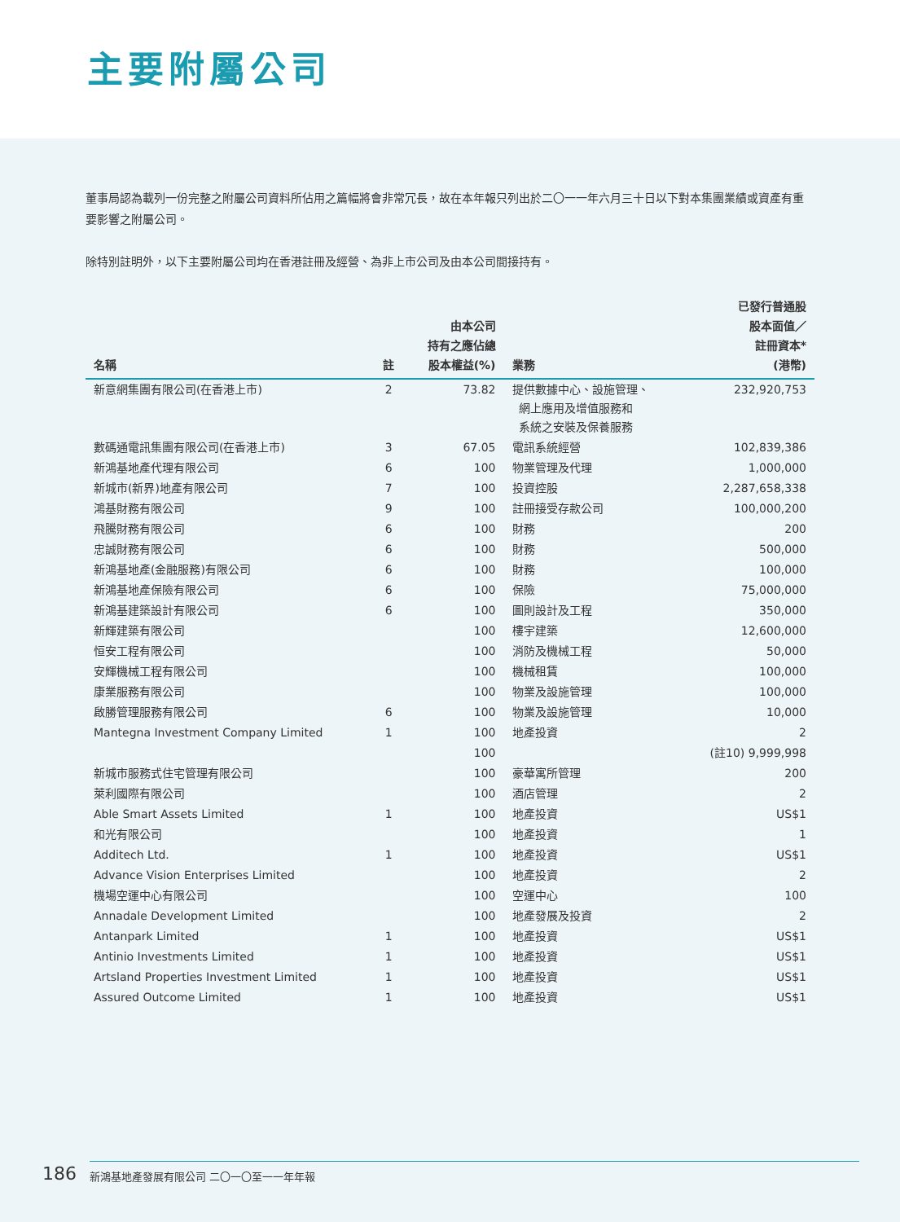主要附屬公司
董事局認為載列一份完整之附屬公司資料所佔用之篇幅將會非常冗長，故在本年報只列出於二〇一一年六月三十日以下對本集團業績或資產有重要影響之附屬公司。
除特別註明外，以下主要附屬公司均在香港註冊及經營、為非上市公司及由本公司間接持有。
| 名稱 | 註 | 由本公司 持有之應佔總 股本權益(%) | 業務 | 已發行普通股 股本面值／ 註冊資本* (港幣) |
| --- | --- | --- | --- | --- |
| 新意網集團有限公司(在香港上市) | 2 | 73.82 | 提供數據中心、設施管理、 網上應用及增值服務和 系統之安裝及保養服務 | 232,920,753 |
| 數碼通電訊集團有限公司(在香港上市) | 3 | 67.05 | 電訊系統經營 | 102,839,386 |
| 新鴻基地產代理有限公司 | 6 | 100 | 物業管理及代理 | 1,000,000 |
| 新城市(新界)地產有限公司 | 7 | 100 | 投資控股 | 2,287,658,338 |
| 鴻基財務有限公司 | 9 | 100 | 註冊接受存款公司 | 100,000,200 |
| 飛騰財務有限公司 | 6 | 100 | 財務 | 200 |
| 忠誠財務有限公司 | 6 | 100 | 財務 | 500,000 |
| 新鴻基地產(金融服務)有限公司 | 6 | 100 | 財務 | 100,000 |
| 新鴻基地產保險有限公司 | 6 | 100 | 保險 | 75,000,000 |
| 新鴻基建築設計有限公司 | 6 | 100 | 圖則設計及工程 | 350,000 |
| 新輝建築有限公司 | | 100 | 樓宇建築 | 12,600,000 |
| 恒安工程有限公司 | | 100 | 消防及機械工程 | 50,000 |
| 安輝機械工程有限公司 | | 100 | 機械租賃 | 100,000 |
| 康業服務有限公司 | | 100 | 物業及設施管理 | 100,000 |
| 啟勝管理服務有限公司 | 6 | 100 | 物業及設施管理 | 10,000 |
| Mantegna Investment Company Limited | 1 | 100 | 地產投資 | 2 |
| | | 100 | | (註10) 9,999,998 |
| 新城市服務式住宅管理有限公司 | | 100 | 豪華寓所管理 | 200 |
| 萊利國際有限公司 | | 100 | 酒店管理 | 2 |
| Able Smart Assets Limited | 1 | 100 | 地產投資 | US$1 |
| 和光有限公司 | | 100 | 地產投資 | 1 |
| Additech Ltd. | 1 | 100 | 地產投資 | US$1 |
| Advance Vision Enterprises Limited | | 100 | 地產投資 | 2 |
| 機場空運中心有限公司 | | 100 | 空運中心 | 100 |
| Annadale Development Limited | | 100 | 地產發展及投資 | 2 |
| Antanpark Limited | 1 | 100 | 地產投資 | US$1 |
| Antinio Investments Limited | 1 | 100 | 地產投資 | US$1 |
| Artsland Properties Investment Limited | 1 | 100 | 地產投資 | US$1 |
| Assured Outcome Limited | 1 | 100 | 地產投資 | US$1 |
186 新鴻基地產發展有限公司 二〇一〇至一一年年報